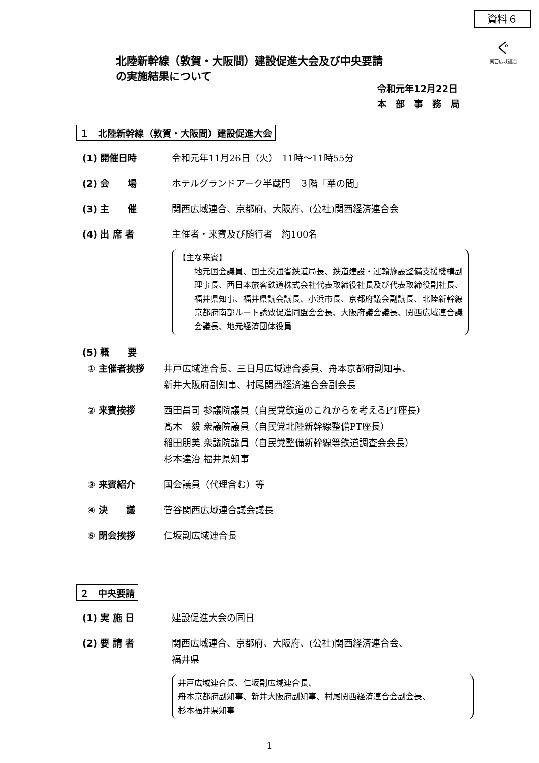資料６
ぐ
関西広域連合
北陸新幹線（敦賀・大阪間）建設促進大会及び中央要請
の実施結果について
令和元年12月22日
本　部　事　務　局
１　北陸新幹線（敦賀・大阪間）建設促進大会
(1) 開催日時 令和元年11月26日（火）　11時～11時55分
(2) 会　　場 ホテルグランドアーク半蔵門　３階「華の間」
(3) 主　　催 関西広域連合、京都府、大阪府、(公社)関西経済連合会
(4) 出 席 者 主催者・来賓及び随行者　約100名
【主な来賓】
地元国会議員、国土交通省鉄道局長、鉄道建設・運輸施設整備支援機構副理事長、西日本旅客鉄道株式会社代表取締役社長及び代表取締役副社長、福井県知事、福井県議会議長、小浜市長、京都府議会副議長、北陸新幹線京都府南部ルート誘致促進同盟会会長、大阪府議会議長、関西広域連合議会議長、地元経済団体役員
(5) 概　　要
① 主催者挨拶 井戸広域連合長、三日月広域連合委員、舟本京都府副知事、
新井大阪府副知事、村尾関西経済連合会副会長
② 来賓挨拶 西田昌司 参議院議員（自民党鉄道のこれからを考えるPT座長）
髙木　毅 衆議院議員（自民党北陸新幹線整備PT座長）
稲田朋美 衆議院議員（自民党整備新幹線等鉄道調査会会長）
杉本達治 福井県知事
③ 来賓紹介 国会議員（代理含む）等
④ 決　　議 菅谷関西広域連合議会議長
⑤ 閉会挨拶 仁坂副広域連合長
２　中央要請
(1) 実 施 日 建設促進大会の同日
(2) 要 請 者 関西広域連合、京都府、大阪府、(公社)関西経済連合会、
福井県
井戸広域連合長、仁坂副広域連合長、
舟本京都府副知事、新井大阪府副知事、村尾関西経済連合会副会長、
杉本福井県知事
1